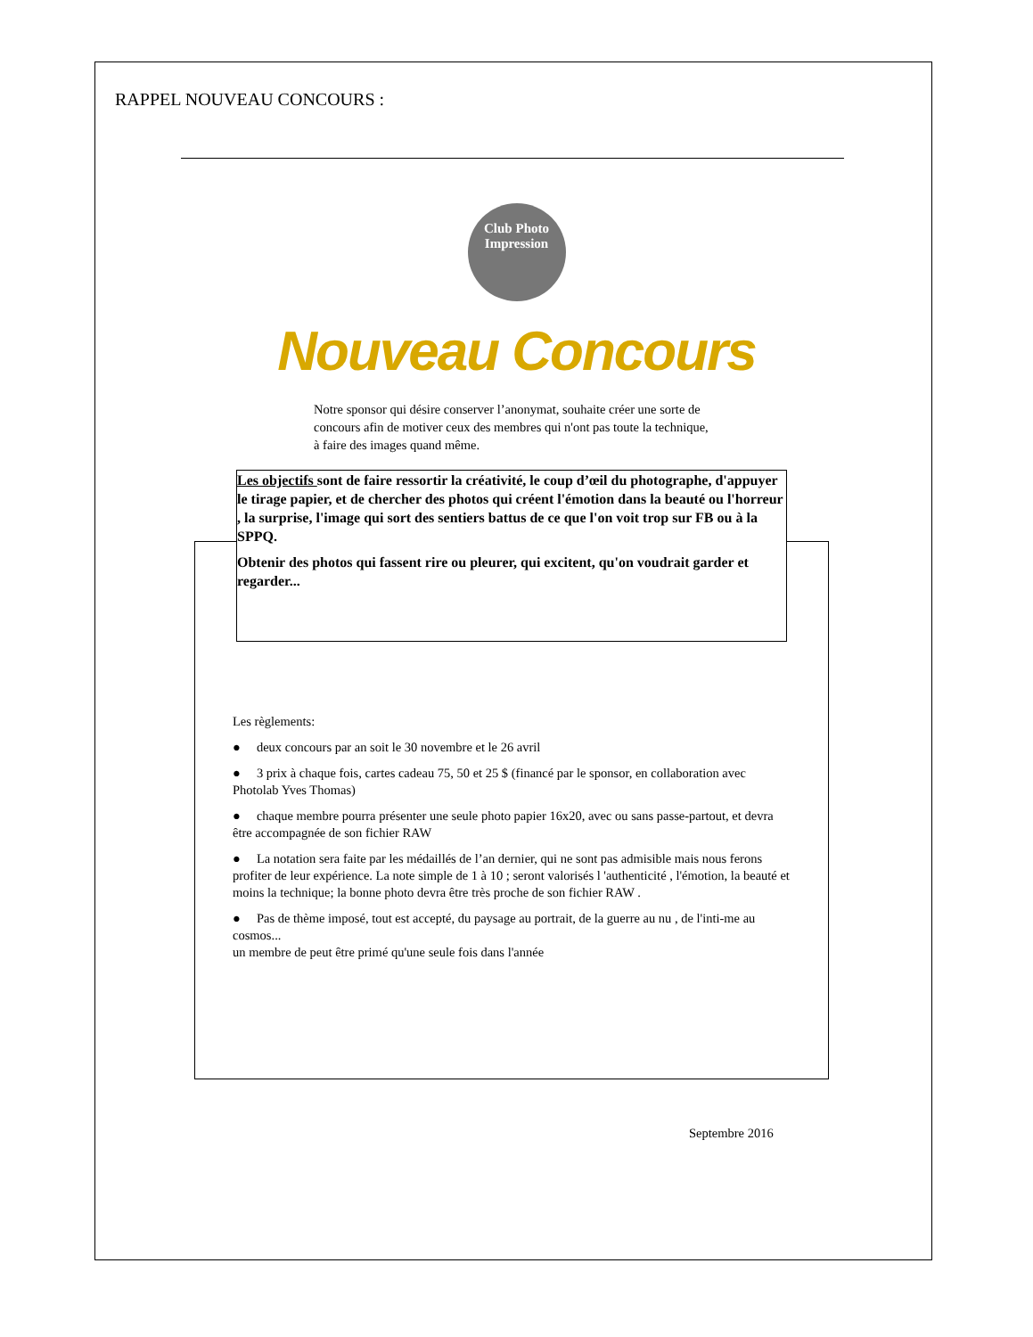RAPPEL NOUVEAU CONCOURS :
Club Photo
Impression
Nouveau Concours
Notre sponsor qui désire conserver l’anonymat, souhaite créer une sorte de concours afin de motiver ceux des membres qui n'ont pas toute la technique, à faire des images quand même.
Les objectifs sont de faire ressortir la créativité, le coup d’œil du photographe, d'appuyer le tirage papier, et de chercher des photos qui créent l'émotion dans la beauté ou l'horreur , la surprise, l'image qui sort des sentiers battus de ce que l'on voit trop sur FB ou à la SPPQ.
Obtenir des photos qui fassent rire ou pleurer, qui excitent, qu'on voudrait garder et regarder...
Les règlements:
● deux concours par an soit le 30 novembre et le 26 avril
● 3 prix à chaque fois, cartes cadeau 75, 50 et 25 $ (financé par le sponsor, en collaboration avec Photolab Yves Thomas)
● chaque membre pourra présenter une seule photo papier 16x20, avec ou sans passe-partout, et devra être accompagnée de son fichier RAW
● La notation sera faite par les médaillés de l’an dernier, qui ne sont pas admisible mais nous ferons profiter de leur expérience. La note simple de 1 à 10 ; seront valorisés l 'authenticité , l'émotion, la beauté et moins la technique; la bonne photo devra être très proche de son fichier RAW .
● Pas de thème imposé, tout est accepté, du paysage au portrait, de la guerre au nu , de l'inti-me au cosmos...
un membre de peut être primé qu'une seule fois dans l'année
Septembre 2016